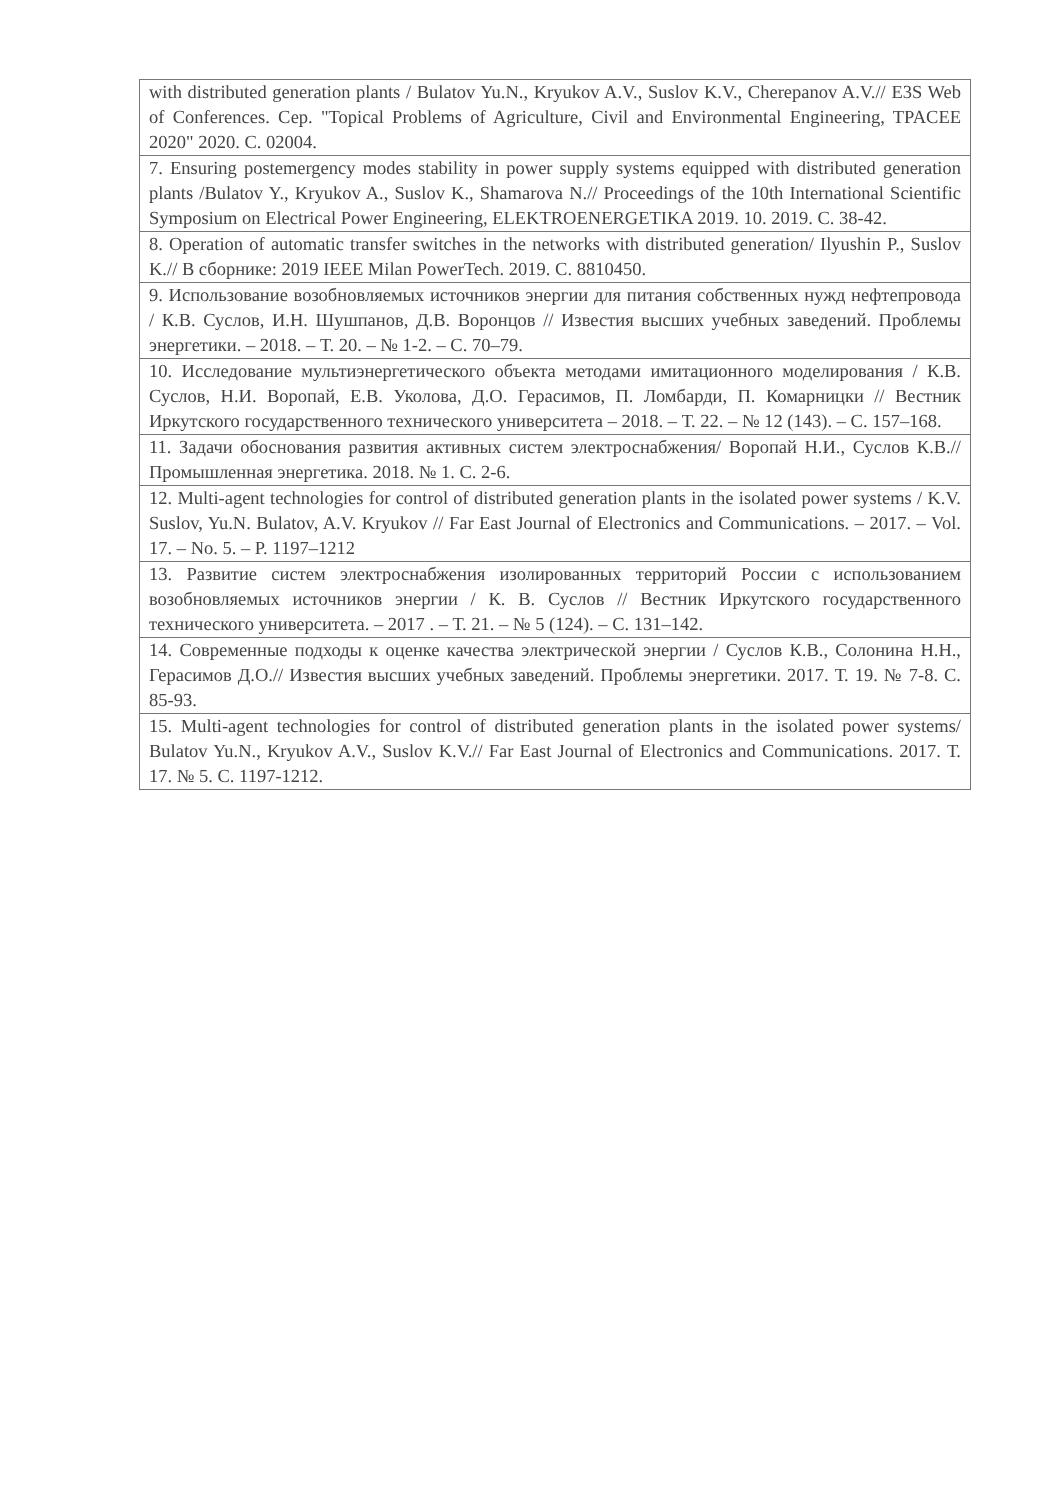| with distributed generation plants / Bulatov Yu.N., Kryukov A.V., Suslov K.V., Cherepanov A.V.// E3S Web of Conferences. Сер. "Topical Problems of Agriculture, Civil and Environmental Engineering, TPACEE 2020" 2020. С. 02004. |
| 7. Ensuring postemergency modes stability in power supply systems equipped with distributed generation plants /Bulatov Y., Kryukov A., Suslov K., Shamarova N.// Proceedings of the 10th International Scientific Symposium on Electrical Power Engineering, ELEKTROENERGETIKA 2019. 10. 2019. С. 38-42. |
| 8. Operation of automatic transfer switches in the networks with distributed generation/ Ilyushin P., Suslov K.// В сборнике: 2019 IEEE Milan PowerTech. 2019. С. 8810450. |
| 9. Использование возобновляемых источников энергии для питания собственных нужд нефтепровода / К.В. Суслов, И.Н. Шушпанов, Д.В. Воронцов // Известия высших учебных заведений. Проблемы энергетики. – 2018. – Т. 20. – № 1-2. – С. 70–79. |
| 10. Исследование мультиэнергетического объекта методами имитационного моделирования / К.В. Суслов, Н.И. Воропай, Е.В. Уколова, Д.О. Герасимов, П. Ломбарди, П. Комарницки // Вестник Иркутского государственного технического университета – 2018. – Т. 22. – № 12 (143). – С. 157–168. |
| 11. Задачи обоснования развития активных систем электроснабжения/ Воропай Н.И., Суслов К.В.// Промышленная энергетика. 2018. № 1. С. 2-6. |
| 12. Multi-agent technologies for control of distributed generation plants in the isolated power systems / K.V. Suslov, Yu.N. Bulatov, A.V. Kryukov // Far East Journal of Electronics and Communications. – 2017. – Vol. 17. – No. 5. – P. 1197–1212 |
| 13. Развитие систем электроснабжения изолированных территорий России с использованием возобновляемых источников энергии / К. В. Суслов // Вестник Иркутского государственного технического университета. – 2017 . – Т. 21. – № 5 (124). – С. 131–142. |
| 14. Современные подходы к оценке качества электрической энергии / Суслов К.В., Солонина Н.Н., Герасимов Д.О.// Известия высших учебных заведений. Проблемы энергетики. 2017. Т. 19. № 7-8. С. 85-93. |
| 15. Multi-agent technologies for control of distributed generation plants in the isolated power systems/ Bulatov Yu.N., Kryukov A.V., Suslov K.V.// Far East Journal of Electronics and Communications. 2017. Т. 17. № 5. С. 1197-1212. |